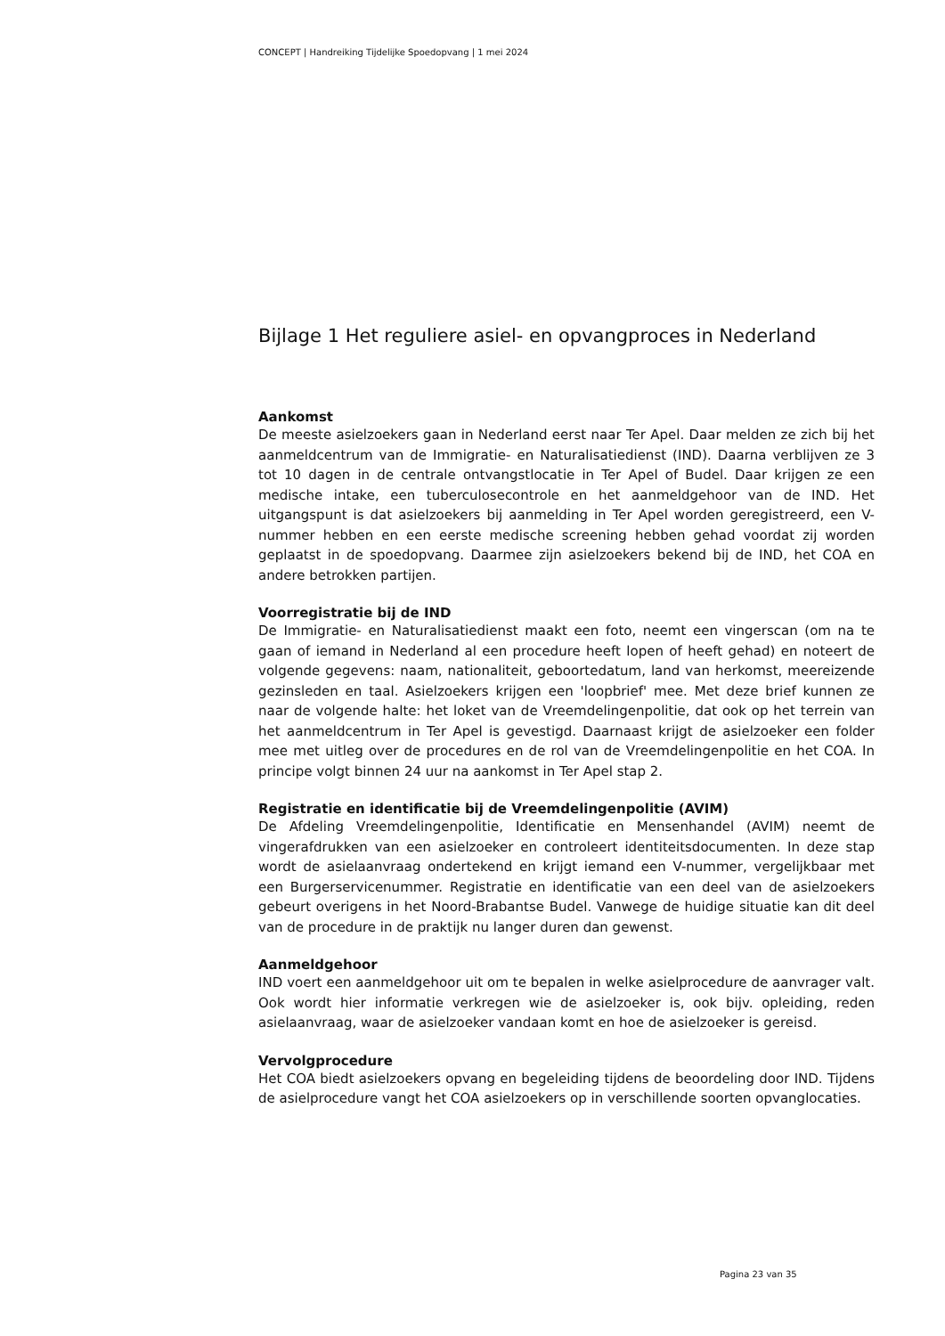CONCEPT | Handreiking Tijdelijke Spoedopvang | 1 mei 2024
Bijlage 1 Het reguliere asiel- en opvangproces in Nederland
Aankomst
De meeste asielzoekers gaan in Nederland eerst naar Ter Apel. Daar melden ze zich bij het aanmeldcentrum van de Immigratie- en Naturalisatiedienst (IND). Daarna verblijven ze 3 tot 10 dagen in de centrale ontvangstlocatie in Ter Apel of Budel. Daar krijgen ze een medische intake, een tuberculosecontrole en het aanmeldgehoor van de IND. Het uitgangspunt is dat asielzoekers bij aanmelding in Ter Apel worden geregistreerd, een V-nummer hebben en een eerste medische screening hebben gehad voordat zij worden geplaatst in de spoedopvang. Daarmee zijn asielzoekers bekend bij de IND, het COA en andere betrokken partijen.
Voorregistratie bij de IND
De Immigratie- en Naturalisatiedienst maakt een foto, neemt een vingerscan (om na te gaan of iemand in Nederland al een procedure heeft lopen of heeft gehad) en noteert de volgende gegevens: naam, nationaliteit, geboortedatum, land van herkomst, meereizende gezinsleden en taal. Asielzoekers krijgen een 'loopbrief' mee. Met deze brief kunnen ze naar de volgende halte: het loket van de Vreemdelingenpolitie, dat ook op het terrein van het aanmeldcentrum in Ter Apel is gevestigd. Daarnaast krijgt de asielzoeker een folder mee met uitleg over de procedures en de rol van de Vreemdelingenpolitie en het COA. In principe volgt binnen 24 uur na aankomst in Ter Apel stap 2.
Registratie en identificatie bij de Vreemdelingenpolitie (AVIM)
De Afdeling Vreemdelingenpolitie, Identificatie en Mensenhandel (AVIM) neemt de vingerafdrukken van een asielzoeker en controleert identiteitsdocumenten. In deze stap wordt de asielaanvraag ondertekend en krijgt iemand een V-nummer, vergelijkbaar met een Burgerservicenummer. Registratie en identificatie van een deel van de asielzoekers gebeurt overigens in het Noord-Brabantse Budel. Vanwege de huidige situatie kan dit deel van de procedure in de praktijk nu langer duren dan gewenst.
Aanmeldgehoor
IND voert een aanmeldgehoor uit om te bepalen in welke asielprocedure de aanvrager valt. Ook wordt hier informatie verkregen wie de asielzoeker is, ook bijv. opleiding, reden asielaanvraag, waar de asielzoeker vandaan komt en hoe de asielzoeker is gereisd.
Vervolgprocedure
Het COA biedt asielzoekers opvang en begeleiding tijdens de beoordeling door IND. Tijdens de asielprocedure vangt het COA asielzoekers op in verschillende soorten opvanglocaties.
Pagina 23 van 35